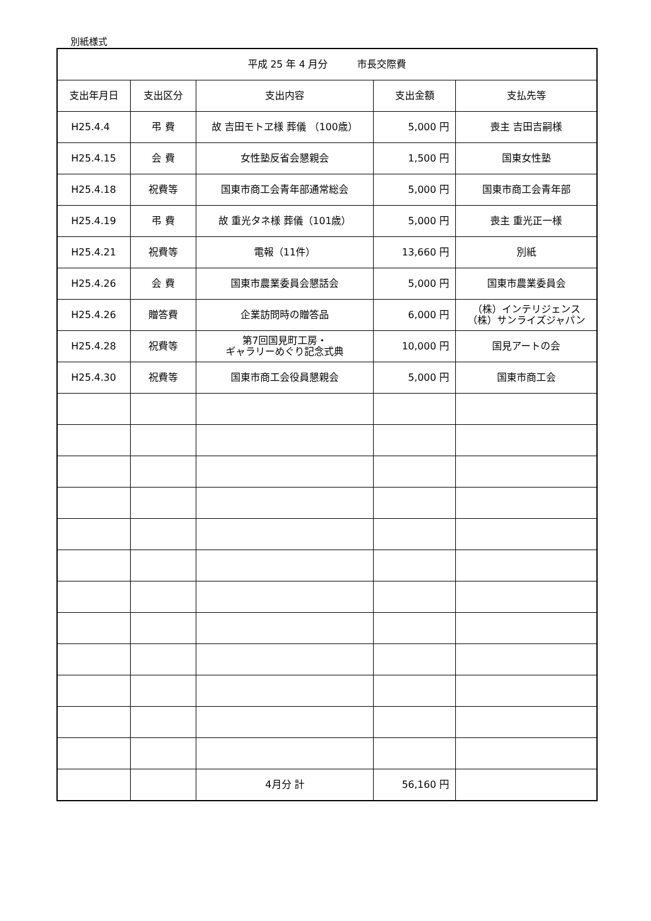別紙様式
| 平成 25 年 4 月分 市長交際費 | | | | |
| --- | --- | --- | --- | --- |
| 支出年月日 | 支出区分 | 支出内容 | 支出金額 | 支払先等 |
| H25.4.4 | 弔 費 | 故 吉田モトヱ様 葬儀 （100歳） | 5,000 円 | 喪主 吉田吉嗣様 |
| H25.4.15 | 会 費 | 女性塾反省会懇親会 | 1,500 円 | 国東女性塾 |
| H25.4.18 | 祝費等 | 国東市商工会青年部通常総会 | 5,000 円 | 国東市商工会青年部 |
| H25.4.19 | 弔 費 | 故 重光タネ様 葬儀（101歳） | 5,000 円 | 喪主 重光正一様 |
| H25.4.21 | 祝費等 | 電報（11件） | 13,660 円 | 別紙 |
| H25.4.26 | 会 費 | 国東市農業委員会懇話会 | 5,000 円 | 国東市農業委員会 |
| H25.4.26 | 贈答費 | 企業訪問時の贈答品 | 6,000 円 | （株）インテリジェンス （株）サンライズジャパン |
| H25.4.28 | 祝費等 | 第7回国見町工房・ ギャラリーめぐり記念式典 | 10,000 円 | 国見アートの会 |
| H25.4.30 | 祝費等 | 国東市商工会役員懇親会 | 5,000 円 | 国東市商工会 |
| | | 4月分 計 | 56,160 円 | |